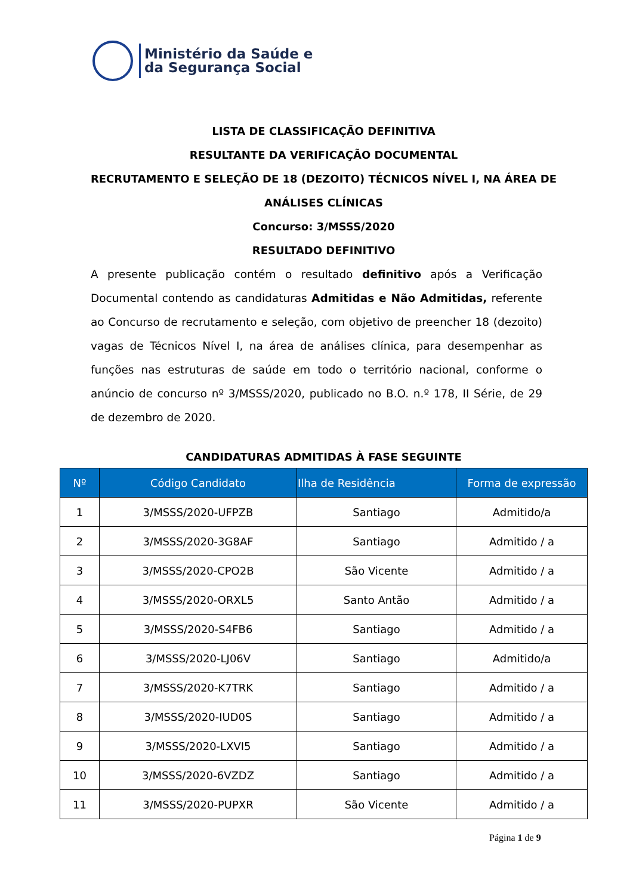Ministério da Saúde e
da Segurança Social
LISTA DE CLASSIFICAÇÃO DEFINITIVA
RESULTANTE DA VERIFICAÇÃO DOCUMENTAL
RECRUTAMENTO E SELEÇÃO DE 18 (DEZOITO) TÉCNICOS NÍVEL I, NA ÁREA DE ANÁLISES CLÍNICAS
Concurso: 3/MSSS/2020
RESULTADO DEFINITIVO
A presente publicação contém o resultado definitivo após a Verificação Documental contendo as candidaturas Admitidas e Não Admitidas, referente ao Concurso de recrutamento e seleção, com objetivo de preencher 18 (dezoito) vagas de Técnicos Nível I, na área de análises clínica, para desempenhar as funções nas estruturas de saúde em todo o território nacional, conforme o anúncio de concurso nº 3/MSSS/2020, publicado no B.O. n.º 178, II Série, de 29 de dezembro de 2020.
CANDIDATURAS ADMITIDAS À FASE SEGUINTE
| Nº | Código Candidato | Ilha de Residência | Forma de expressão |
| --- | --- | --- | --- |
| 1 | 3/MSSS/2020-UFPZB | Santiago | Admitido/a |
| 2 | 3/MSSS/2020-3G8AF | Santiago | Admitido / a |
| 3 | 3/MSSS/2020-CPO2B | São Vicente | Admitido / a |
| 4 | 3/MSSS/2020-ORXL5 | Santo Antão | Admitido / a |
| 5 | 3/MSSS/2020-S4FB6 | Santiago | Admitido / a |
| 6 | 3/MSSS/2020-LJ06V | Santiago | Admitido/a |
| 7 | 3/MSSS/2020-K7TRK | Santiago | Admitido / a |
| 8 | 3/MSSS/2020-IUD0S | Santiago | Admitido / a |
| 9 | 3/MSSS/2020-LXVI5 | Santiago | Admitido / a |
| 10 | 3/MSSS/2020-6VZDZ | Santiago | Admitido / a |
| 11 | 3/MSSS/2020-PUPXR | São Vicente | Admitido / a |
Página 1 de 9